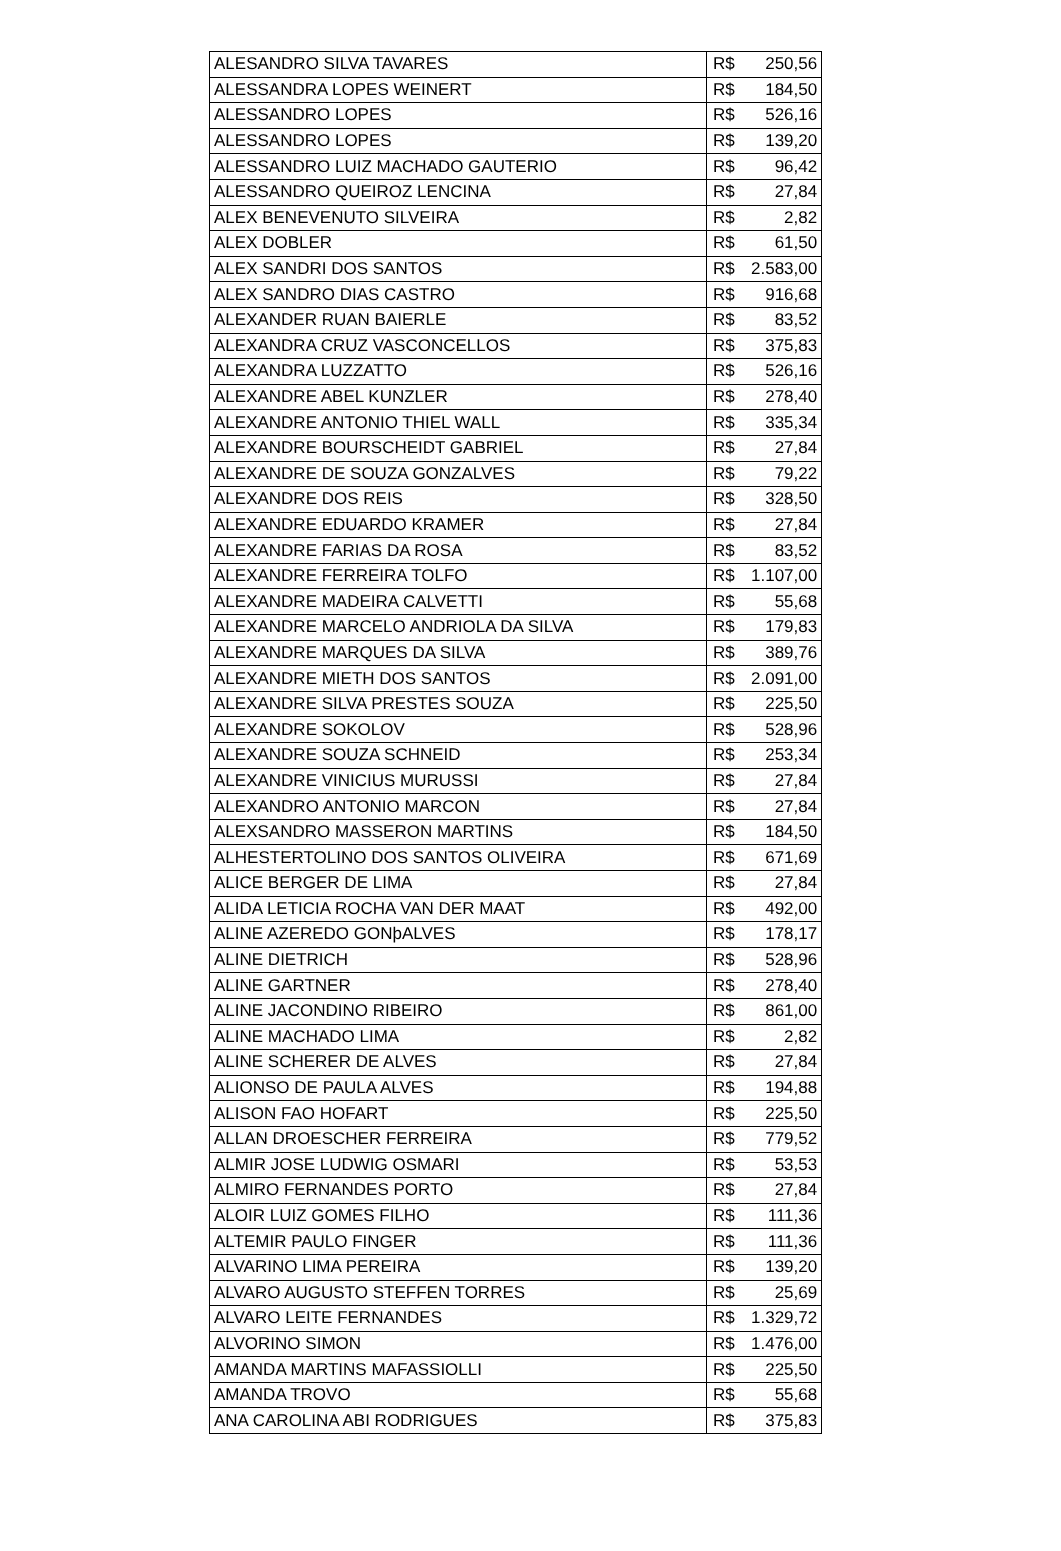| ALESANDRO SILVA TAVARES | R$ | 250,56 |
| ALESSANDRA LOPES WEINERT | R$ | 184,50 |
| ALESSANDRO LOPES | R$ | 526,16 |
| ALESSANDRO LOPES | R$ | 139,20 |
| ALESSANDRO LUIZ MACHADO GAUTERIO | R$ | 96,42 |
| ALESSANDRO QUEIROZ LENCINA | R$ | 27,84 |
| ALEX BENEVENUTO SILVEIRA | R$ | 2,82 |
| ALEX DOBLER | R$ | 61,50 |
| ALEX SANDRI DOS SANTOS | R$ | 2.583,00 |
| ALEX SANDRO DIAS CASTRO | R$ | 916,68 |
| ALEXANDER RUAN BAIERLE | R$ | 83,52 |
| ALEXANDRA CRUZ VASCONCELLOS | R$ | 375,83 |
| ALEXANDRA LUZZATTO | R$ | 526,16 |
| ALEXANDRE ABEL KUNZLER | R$ | 278,40 |
| ALEXANDRE ANTONIO THIEL WALL | R$ | 335,34 |
| ALEXANDRE BOURSCHEIDT GABRIEL | R$ | 27,84 |
| ALEXANDRE DE SOUZA GONZALVES | R$ | 79,22 |
| ALEXANDRE DOS REIS | R$ | 328,50 |
| ALEXANDRE EDUARDO KRAMER | R$ | 27,84 |
| ALEXANDRE FARIAS DA ROSA | R$ | 83,52 |
| ALEXANDRE FERREIRA TOLFO | R$ | 1.107,00 |
| ALEXANDRE MADEIRA CALVETTI | R$ | 55,68 |
| ALEXANDRE MARCELO ANDRIOLA DA SILVA | R$ | 179,83 |
| ALEXANDRE MARQUES DA SILVA | R$ | 389,76 |
| ALEXANDRE MIETH DOS SANTOS | R$ | 2.091,00 |
| ALEXANDRE SILVA PRESTES SOUZA | R$ | 225,50 |
| ALEXANDRE SOKOLOV | R$ | 528,96 |
| ALEXANDRE SOUZA SCHNEID | R$ | 253,34 |
| ALEXANDRE VINICIUS MURUSSI | R$ | 27,84 |
| ALEXANDRO ANTONIO MARCON | R$ | 27,84 |
| ALEXSANDRO MASSERON MARTINS | R$ | 184,50 |
| ALHESTERTOLINO DOS SANTOS OLIVEIRA | R$ | 671,69 |
| ALICE BERGER DE LIMA | R$ | 27,84 |
| ALIDA LETICIA ROCHA VAN DER MAAT | R$ | 492,00 |
| ALINE AZEREDO GONþALVES | R$ | 178,17 |
| ALINE DIETRICH | R$ | 528,96 |
| ALINE GARTNER | R$ | 278,40 |
| ALINE JACONDINO RIBEIRO | R$ | 861,00 |
| ALINE MACHADO LIMA | R$ | 2,82 |
| ALINE SCHERER DE ALVES | R$ | 27,84 |
| ALIONSO DE PAULA ALVES | R$ | 194,88 |
| ALISON FAO HOFART | R$ | 225,50 |
| ALLAN DROESCHER FERREIRA | R$ | 779,52 |
| ALMIR JOSE LUDWIG OSMARI | R$ | 53,53 |
| ALMIRO FERNANDES PORTO | R$ | 27,84 |
| ALOIR LUIZ GOMES FILHO | R$ | 111,36 |
| ALTEMIR PAULO FINGER | R$ | 111,36 |
| ALVARINO LIMA PEREIRA | R$ | 139,20 |
| ALVARO AUGUSTO STEFFEN TORRES | R$ | 25,69 |
| ALVARO LEITE FERNANDES | R$ | 1.329,72 |
| ALVORINO SIMON | R$ | 1.476,00 |
| AMANDA MARTINS MAFASSIOLLI | R$ | 225,50 |
| AMANDA TROVO | R$ | 55,68 |
| ANA CAROLINA ABI RODRIGUES | R$ | 375,83 |